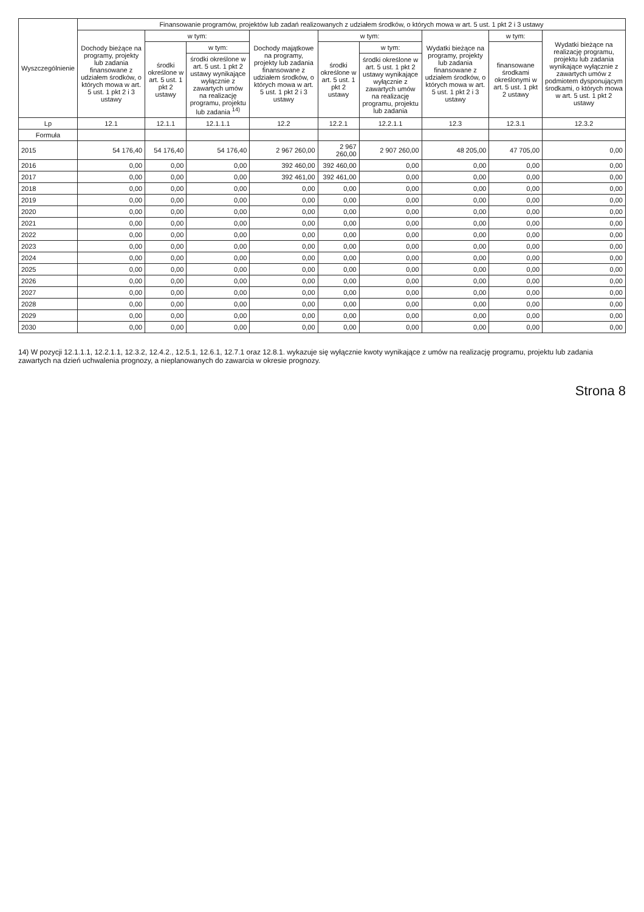| Wyszczególnienie | Finansowanie programów, projektów lub zadań realizowanych z udziałem środków, o których mowa w art. 5 ust. 1 pkt 2 i 3 ustawy | | | | | | | | |
| --- | --- | --- | --- | --- | --- | --- | --- | --- | --- |
| | Dochody bieżące na programy, projekty lub zadania finansowane z udziałem środków, o których mowa w art. 5 ust. 1 pkt 2 i 3 ustawy | w tym: | | Dochody majątkowe na programy, projekty lub zadania finansowane z udziałem środków, o których mowa w art. 5 ust. 1 pkt 2 i 3 ustawy | w tym: | | Wydatki bieżące na programy, projekty lub zadania finansowane z udziałem środków, o których mowa w art. 5 ust. 1 pkt 2 i 3 ustawy | w tym: | Wydatki bieżące na realizację programu, projektu lub zadania wynikające wyłącznie z zawartych umów z podmiotem dysponującym środkami, o których mowa w art. 5 ust. 1 pkt 2 ustawy |
| | | środki określone w art. 5 ust. 1 pkt 2 ustawy | w tym: | | środki określone w art. 5 ust. 1 pkt 2 ustawy | w tym: | | finansowane środkami określonymi w art. 5 ust. 1 pkt 2 ustawy | |
| | | | środki określone w art. 5 ust. 1 pkt 2 ustawy wynikające wyłącznie z zawartych umów na realizację programu, projektu lub zadania <sup>14)</sup> | | | środki określone w art. 5 ust. 1 pkt 2 ustawy wynikające wyłącznie z zawartych umów na realizację programu, projektu lub zadania | | | |
| Lp | 12.1 | 12.1.1 | 12.1.1.1 | 12.2 | 12.2.1 | 12.2.1.1 | 12.3 | 12.3.1 | 12.3.2 |
| Formuła | | | | | | | | | |
| 2015 | 54 176,40 | 54 176,40 | 54 176,40 | 2 967 260,00 | 2 967 260,00 | 2 907 260,00 | 48 205,00 | 47 705,00 | 0,00 |
| 2016 | 0,00 | 0,00 | 0,00 | 392 460,00 | 392 460,00 | 0,00 | 0,00 | 0,00 | 0,00 |
| 2017 | 0,00 | 0,00 | 0,00 | 392 461,00 | 392 461,00 | 0,00 | 0,00 | 0,00 | 0,00 |
| 2018 | 0,00 | 0,00 | 0,00 | 0,00 | 0,00 | 0,00 | 0,00 | 0,00 | 0,00 |
| 2019 | 0,00 | 0,00 | 0,00 | 0,00 | 0,00 | 0,00 | 0,00 | 0,00 | 0,00 |
| 2020 | 0,00 | 0,00 | 0,00 | 0,00 | 0,00 | 0,00 | 0,00 | 0,00 | 0,00 |
| 2021 | 0,00 | 0,00 | 0,00 | 0,00 | 0,00 | 0,00 | 0,00 | 0,00 | 0,00 |
| 2022 | 0,00 | 0,00 | 0,00 | 0,00 | 0,00 | 0,00 | 0,00 | 0,00 | 0,00 |
| 2023 | 0,00 | 0,00 | 0,00 | 0,00 | 0,00 | 0,00 | 0,00 | 0,00 | 0,00 |
| 2024 | 0,00 | 0,00 | 0,00 | 0,00 | 0,00 | 0,00 | 0,00 | 0,00 | 0,00 |
| 2025 | 0,00 | 0,00 | 0,00 | 0,00 | 0,00 | 0,00 | 0,00 | 0,00 | 0,00 |
| 2026 | 0,00 | 0,00 | 0,00 | 0,00 | 0,00 | 0,00 | 0,00 | 0,00 | 0,00 |
| 2027 | 0,00 | 0,00 | 0,00 | 0,00 | 0,00 | 0,00 | 0,00 | 0,00 | 0,00 |
| 2028 | 0,00 | 0,00 | 0,00 | 0,00 | 0,00 | 0,00 | 0,00 | 0,00 | 0,00 |
| 2029 | 0,00 | 0,00 | 0,00 | 0,00 | 0,00 | 0,00 | 0,00 | 0,00 | 0,00 |
| 2030 | 0,00 | 0,00 | 0,00 | 0,00 | 0,00 | 0,00 | 0,00 | 0,00 | 0,00 |
14) W pozycji 12.1.1.1, 12.2.1.1, 12.3.2, 12.4.2., 12.5.1, 12.6.1, 12.7.1 oraz 12.8.1. wykazuje się wyłącznie kwoty wynikające z umów na realizację programu, projektu lub zadania zawartych na dzień uchwalenia prognozy, a nieplanowanych do zawarcia w okresie prognozy.
Strona 8